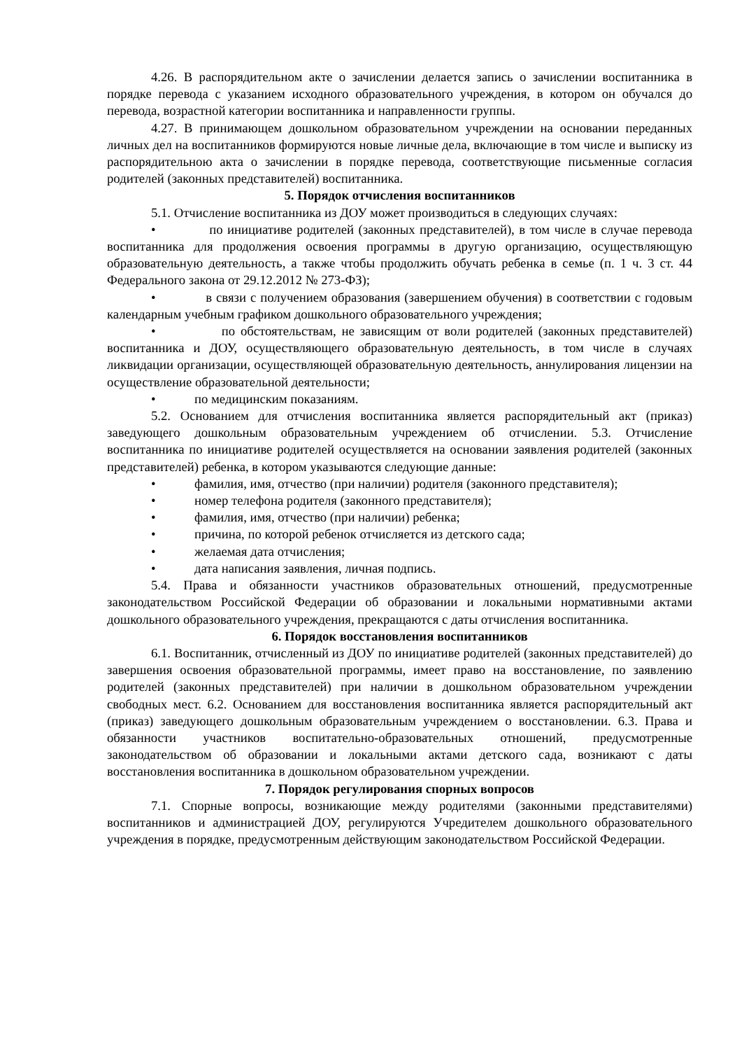4.26. В распорядительном акте о зачислении делается запись о зачислении воспитанника в порядке перевода с указанием исходного образовательного учреждения, в котором он обучался до перевода, возрастной категории воспитанника и направленности группы.
4.27. В принимающем дошкольном образовательном учреждении на основании переданных личных дел на воспитанников формируются новые личные дела, включающие в том числе и выписку из распорядительною акта о зачислении в порядке перевода, соответствующие письменные согласия родителей (законных представителей) воспитанника.
5. Порядок отчисления воспитанников
5.1. Отчисление воспитанника из ДОУ может производиться в следующих случаях:
• по инициативе родителей (законных представителей), в том числе в случае перевода воспитанника для продолжения освоения программы в другую организацию, осуществляющую образовательную деятельность, а также чтобы продолжить обучать ребенка в семье (п. 1 ч. 3 ст. 44 Федерального закона от 29.12.2012 № 273-ФЗ);
• в связи с получением образования (завершением обучения) в соответствии с годовым календарным учебным графиком дошкольного образовательного учреждения;
• по обстоятельствам, не зависящим от воли родителей (законных представителей) воспитанника и ДОУ, осуществляющего образовательную деятельность, в том числе в случаях ликвидации организации, осуществляющей образовательную деятельность, аннулирования лицензии на осуществление образовательной деятельности;
• по медицинским показаниям.
5.2. Основанием для отчисления воспитанника является распорядительный акт (приказ) заведующего дошкольным образовательным учреждением об отчислении. 5.3. Отчисление воспитанника по инициативе родителей осуществляется на основании заявления родителей (законных представителей) ребенка, в котором указываются следующие данные:
• фамилия, имя, отчество (при наличии) родителя (законного представителя);
• номер телефона родителя (законного представителя);
• фамилия, имя, отчество (при наличии) ребенка;
• причина, по которой ребенок отчисляется из детского сада;
• желаемая дата отчисления;
• дата написания заявления, личная подпись.
5.4. Права и обязанности участников образовательных отношений, предусмотренные законодательством Российской Федерации об образовании и локальными нормативными актами дошкольного образовательного учреждения, прекращаются с даты отчисления воспитанника.
6. Порядок восстановления воспитанников
6.1. Воспитанник, отчисленный из ДОУ по инициативе родителей (законных представителей) до завершения освоения образовательной программы, имеет право на восстановление, по заявлению родителей (законных представителей) при наличии в дошкольном образовательном учреждении свободных мест. 6.2. Основанием для восстановления воспитанника является распорядительный акт (приказ) заведующего дошкольным образовательным учреждением о восстановлении. 6.3. Права и обязанности участников воспитательно-образовательных отношений, предусмотренные законодательством об образовании и локальными актами детского сада, возникают с даты восстановления воспитанника в дошкольном образовательном учреждении.
7. Порядок регулирования спорных вопросов
7.1. Спорные вопросы, возникающие между родителями (законными представителями) воспитанников и администрацией ДОУ, регулируются Учредителем дошкольного образовательного учреждения в порядке, предусмотренным действующим законодательством Российской Федерации.